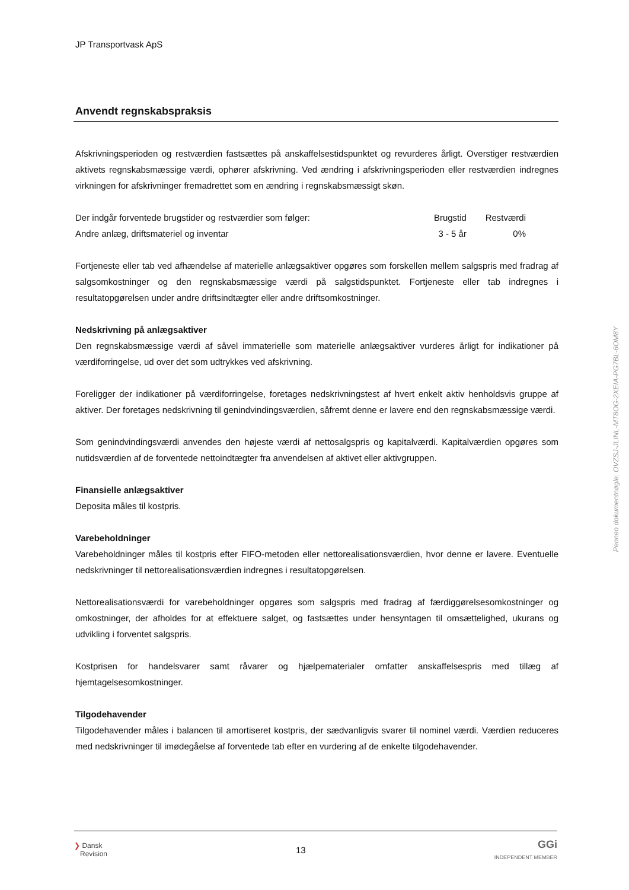JP Transportvask ApS
Anvendt regnskabspraksis
Afskrivningsperioden og restværdien fastsættes på anskaffelsestidspunktet og revurderes årligt. Overstiger restværdien aktivets regnskabsmæssige værdi, ophører afskrivning. Ved ændring i afskrivningsperioden eller restværdien indregnes virkningen for afskrivninger fremadrettet som en ændring i regnskabsmæssigt skøn.
| Der indgår forventede brugstider og restværdier som følger: | Brugstid | Restværdi |
| --- | --- | --- |
| Andre anlæg, driftsmateriel og inventar | 3 - 5 år | 0% |
Fortjeneste eller tab ved afhændelse af materielle anlægsaktiver opgøres som forskellen mellem salgspris med fradrag af salgsomkostninger og den regnskabsmæssige værdi på salgstidspunktet. Fortjeneste eller tab indregnes i resultatopgørelsen under andre driftsindtægter eller andre driftsomkostninger.
Nedskrivning på anlægsaktiver
Den regnskabsmæssige værdi af såvel immaterielle som materielle anlægsaktiver vurderes årligt for indikationer på værdiforringelse, ud over det som udtrykkes ved afskrivning.
Foreligger der indikationer på værdiforringelse, foretages nedskrivningstest af hvert enkelt aktiv henholdsvis gruppe af aktiver. Der foretages nedskrivning til genindvindingsværdien, såfremt denne er lavere end den regnskabsmæssige værdi.
Som genindvindingsværdi anvendes den højeste værdi af nettosalgspris og kapitalværdi. Kapitalværdien opgøres som nutidsværdien af de forventede nettoindtægter fra anvendelsen af aktivet eller aktivgruppen.
Finansielle anlægsaktiver
Deposita måles til kostpris.
Varebeholdninger
Varebeholdninger måles til kostpris efter FIFO-metoden eller nettorealisationsværdien, hvor denne er lavere. Eventuelle nedskrivninger til nettorealisationsværdien indregnes i resultatopgørelsen.
Nettorealisationsværdi for varebeholdninger opgøres som salgspris med fradrag af færdiggørelsesomkostninger og omkostninger, der afholdes for at effektuere salget, og fastsættes under hensyntagen til omsættelighed, ukurans og udvikling i forventet salgspris.
Kostprisen for handelsvarer samt råvarer og hjælpematerialer omfatter anskaffelsespris med tillæg af hjemtagelsesomkostninger.
Tilgodehavender
Tilgodehavender måles i balancen til amortiseret kostpris, der sædvanligvis svarer til nominel værdi. Værdien reduceres med nedskrivninger til imødegåelse af forventede tab efter en vurdering af de enkelte tilgodehavender.
❯ Dansk
Revision
13
GGi
INDEPENDENT MEMBER
Penneo dokumentnøgle: OVZSJ-JLINL-MT8OG-2XEIA-PG7BL-6OM8Y